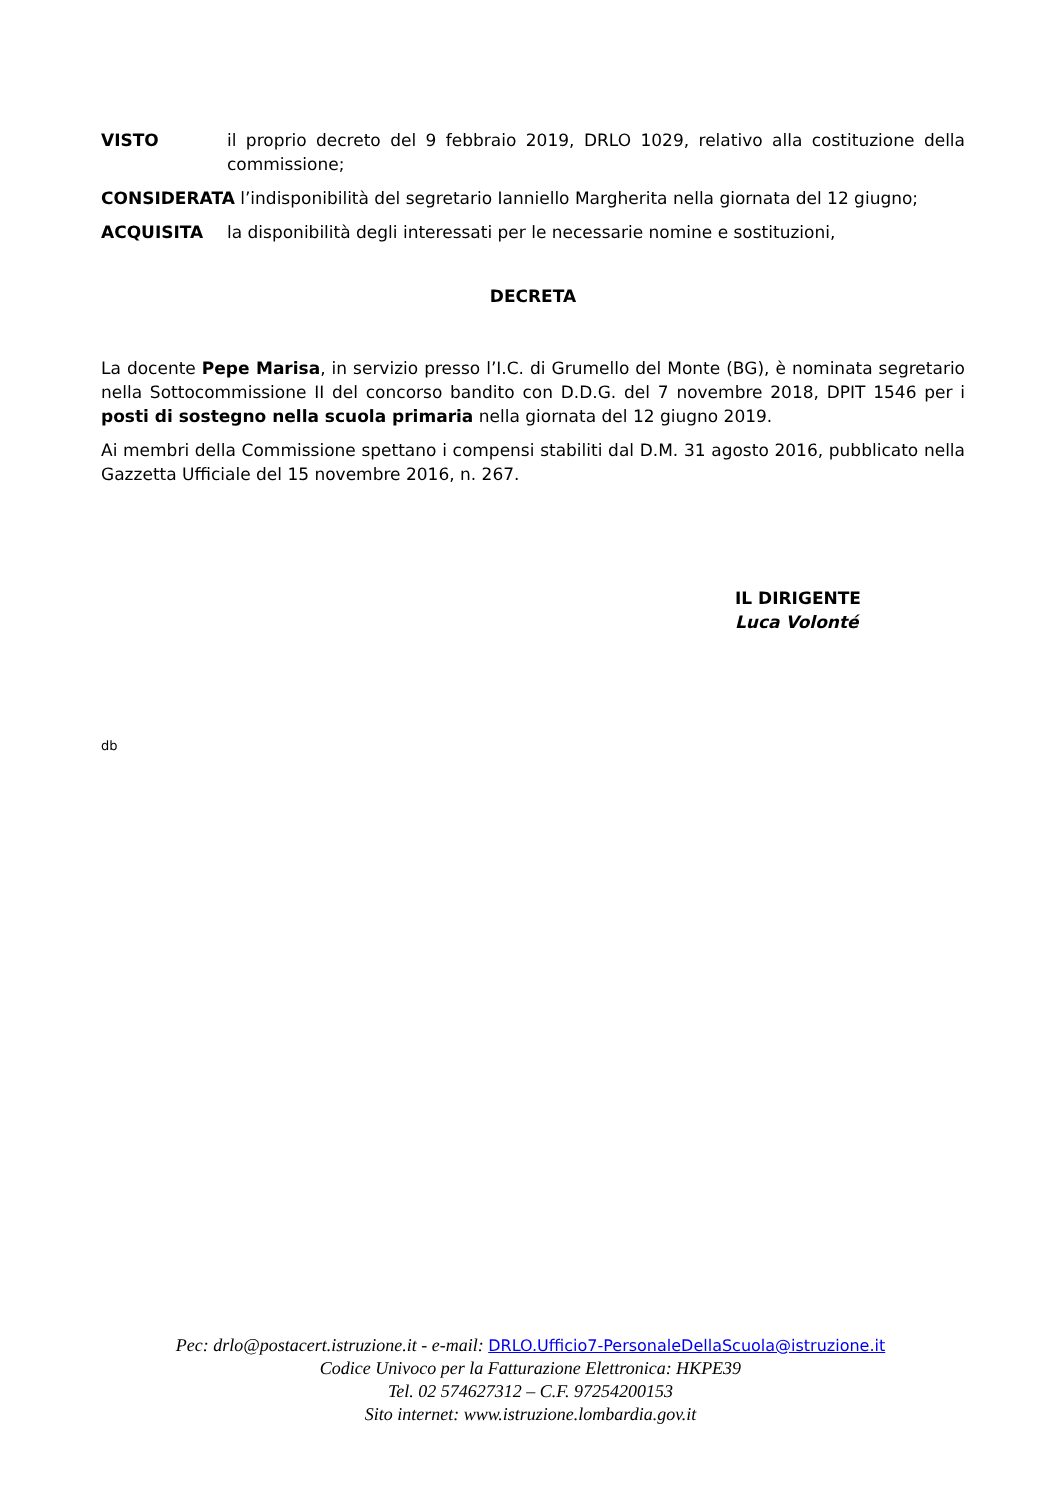VISTO il proprio decreto del 9 febbraio 2019, DRLO 1029, relativo alla costituzione della commissione;
CONSIDERATA l’indisponibilità del segretario Ianniello Margherita nella giornata del 12 giugno;
ACQUISITA la disponibilità degli interessati per le necessarie nomine e sostituzioni,
DECRETA
La docente Pepe Marisa, in servizio presso l’I.C. di Grumello del Monte (BG), è nominata segretario nella Sottocommissione II del concorso bandito con D.D.G. del 7 novembre 2018, DPIT 1546 per i posti di sostegno nella scuola primaria nella giornata del 12 giugno 2019.
Ai membri della Commissione spettano i compensi stabiliti dal D.M. 31 agosto 2016, pubblicato nella Gazzetta Ufficiale del 15 novembre 2016, n. 267.
IL DIRIGENTE
Luca Volonté
db
Pec: drlo@postacert.istruzione.it - e-mail: DRLO.Ufficio7-PersonaleDellaScuola@istruzione.it
Codice Univoco per la Fatturazione Elettronica: HKPE39
Tel. 02 574627312 – C.F. 97254200153
Sito internet: www.istruzione.lombardia.gov.it